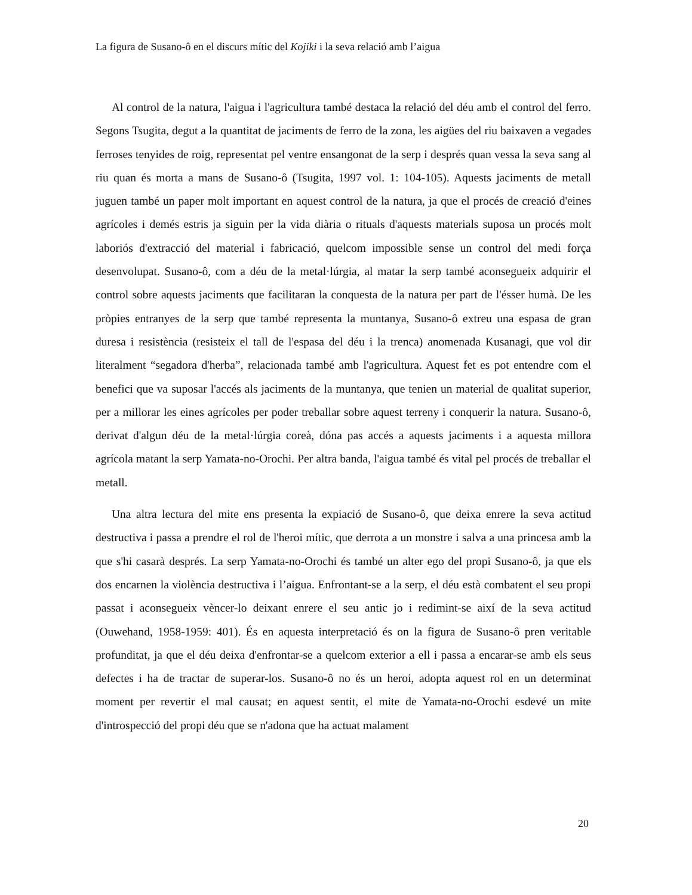La figura de Susano-ô en el discurs mític del Kojiki i la seva relació amb l’aigua
Al control de la natura, l'aigua i l'agricultura també destaca la relació del déu amb el control del ferro. Segons Tsugita, degut a la quantitat de jaciments de ferro de la zona, les aigües del riu baixaven a vegades ferroses tenyides de roig, representat pel ventre ensangonat de la serp i després quan vessa la seva sang al riu quan és morta a mans de Susano-ô (Tsugita, 1997 vol. 1: 104-105). Aquests jaciments de metall juguen també un paper molt important en aquest control de la natura, ja que el procés de creació d'eines agrícoles i demés estris ja siguin per la vida diària o rituals d'aquests materials suposa un procés molt laboriós d'extracció del material i fabricació, quelcom impossible sense un control del medi força desenvolupat. Susano-ô, com a déu de la metal·lúrgia, al matar la serp també aconsegueix adquirir el control sobre aquests jaciments que facilitaran la conquesta de la natura per part de l'ésser humà. De les pròpies entranyes de la serp que també representa la muntanya, Susano-ô extreu una espasa de gran duresa i resistència (resisteix el tall de l'espasa del déu i la trenca) anomenada Kusanagi, que vol dir literalment “segadora d'herba”, relacionada també amb l'agricultura. Aquest fet es pot entendre com el benefici que va suposar l'accés als jaciments de la muntanya, que tenien un material de qualitat superior, per a millorar les eines agrícoles per poder treballar sobre aquest terreny i conquerir la natura. Susano-ô, derivat d'algun déu de la metal·lúrgia coreà, dóna pas accés a aquests jaciments i a aquesta millora agrícola matant la serp Yamata-no-Orochi. Per altra banda, l'aigua també és vital pel procés de treballar el metall.
Una altra lectura del mite ens presenta la expiació de Susano-ô, que deixa enrere la seva actitud destructiva i passa a prendre el rol de l'heroi mític, que derrota a un monstre i salva a una princesa amb la que s'hi casarà després. La serp Yamata-no-Orochi és també un alter ego del propi Susano-ô, ja que els dos encarnen la violència destructiva i l’aigua. Enfrontant-se a la serp, el déu està combatent el seu propi passat i aconsegueix vèncer-lo deixant enrere el seu antic jo i redimint-se així de la seva actitud (Ouwehand, 1958-1959: 401). És en aquesta interpretació és on la figura de Susano-ô pren veritable profunditat, ja que el déu deixa d'enfrontar-se a quelcom exterior a ell i passa a encarar-se amb els seus defectes i ha de tractar de superar-los. Susano-ô no és un heroi, adopta aquest rol en un determinat moment per revertir el mal causat; en aquest sentit, el mite de Yamata-no-Orochi esdevé un mite d'introspecció del propi déu que se n'adona que ha actuat malament
20